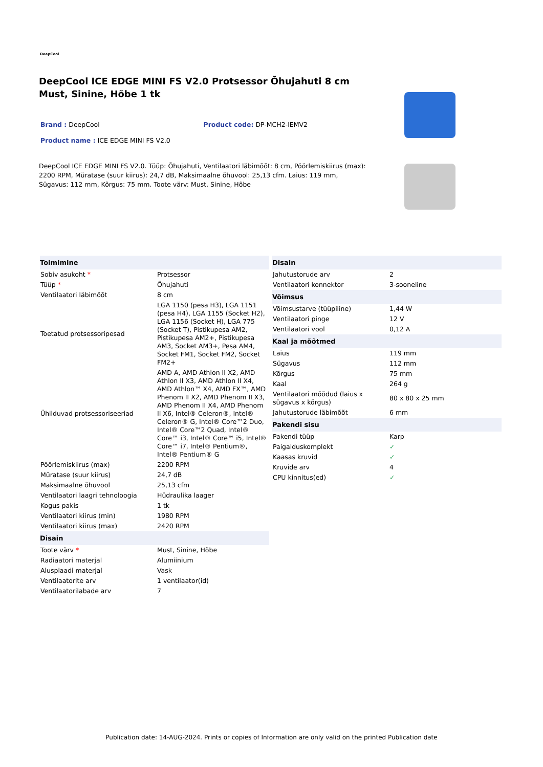DeepCool
DeepCool ICE EDGE MINI FS V2.0 Protsessor Õhujahuti 8 cm Must, Sinine, Hõbe 1 tk
Brand : DeepCool Product code: DP-MCH2-IEMV2
Product name : ICE EDGE MINI FS V2.0
DeepCool ICE EDGE MINI FS V2.0. Tüüp: Õhujahuti, Ventilaatori läbimõõt: 8 cm, Pöörlemiskiirus (max): 2200 RPM, Müratase (suur kiirus): 24,7 dB, Maksimaalne õhuvool: 25,13 cfm. Laius: 119 mm, Sügavus: 112 mm, Kõrgus: 75 mm. Toote värv: Must, Sinine, Hõbe
| Toimimine | |
| --- | --- |
| Sobiv asukoht * | Protsessor |
| Tüüp * | Õhujahuti |
| Ventilaatori läbimõõt | 8 cm |
| Toetatud protsessoripesad | LGA 1150 (pesa H3), LGA 1151 (pesa H4), LGA 1155 (Socket H2), LGA 1156 (Socket H), LGA 775 (Socket T), Pistikupesa AM2, Pistikupesa AM2+, Pistikupesa AM3, Socket AM3+, Pesa AM4, Socket FM1, Socket FM2, Socket FM2+ |
| Ühilduvad protsessoriseeriad | AMD A, AMD Athlon II X2, AMD Athlon II X3, AMD Athlon II X4, AMD Athlon™ X4, AMD FX™, AMD Phenom II X2, AMD Phenom II X3, AMD Phenom II X4, AMD Phenom II X6, Intel® Celeron®, Intel® Celeron® G, Intel® Core™2 Duo, Intel® Core™2 Quad, Intel® Core™ i3, Intel® Core™ i5, Intel® Core™ i7, Intel® Pentium®, Intel® Pentium® G |
| Pöörlemiskiirus (max) | 2200 RPM |
| Müratase (suur kiirus) | 24,7 dB |
| Maksimaalne õhuvool | 25,13 cfm |
| Ventilaatori laagri tehnoloogia | Hüdraulika laager |
| Kogus pakis | 1 tk |
| Ventilaatori kiirus (min) | 1980 RPM |
| Ventilaatori kiirus (max) | 2420 RPM |
| Disain | |
| Toote värv * | Must, Sinine, Hõbe |
| Radiaatori materjal | Alumiinium |
| Alusplaadi materjal | Vask |
| Ventilaatorite arv | 1 ventilaator(id) |
| Ventilaatorilabade arv | 7 |
| Disain | |
| --- | --- |
| Jahutustorude arv | 2 |
| Ventilaatori konnektor | 3-sooneline |
| Võimsus | |
| Võimsustarve (tüüpiline) | 1,44 W |
| Ventilaatori pinge | 12 V |
| Ventilaatori vool | 0,12 A |
| Kaal ja mõõtmed | |
| Laius | 119 mm |
| Sügavus | 112 mm |
| Kõrgus | 75 mm |
| Kaal | 264 g |
| Ventilaatori mõõdud (laius x sügavus x kõrgus) | 80 x 80 x 25 mm |
| Jahutustorude läbimõõt | 6 mm |
| Pakendi sisu | |
| Pakendi tüüp | Karp |
| Paigalduskomplekt | ✓ |
| Kaasas kruvid | ✓ |
| Kruvide arv | 4 |
| CPU kinnitus(ed) | ✓ |
Publication date: 14-AUG-2024. Prints or copies of Information are only valid on the printed Publication date